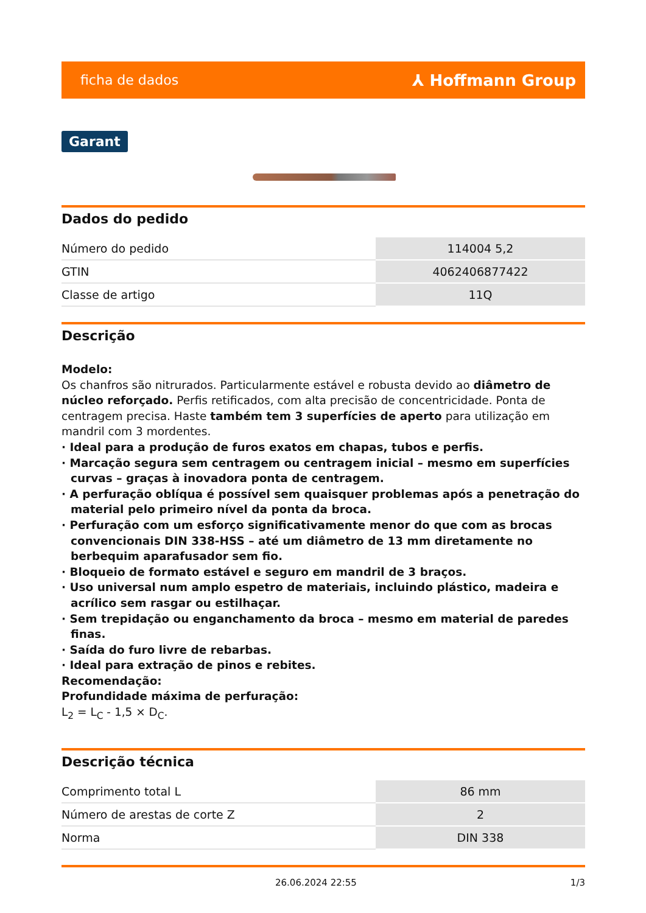ficha de dados ⅄ Hoffmann Group
Garant
Dados do pedido
| Número do pedido | 114004 5,2 |
| GTIN | 4062406877422 |
| Classe de artigo | 11Q |
Descrição
Modelo:
Os chanfros são nitrurados. Particularmente estável e robusta devido ao diâmetro de núcleo reforçado. Perfis retificados, com alta precisão de concentricidade. Ponta de centragem precisa. Haste também tem 3 superfícies de aperto para utilização em mandril com 3 mordentes.
· Ideal para a produção de furos exatos em chapas, tubos e perfis.
· Marcação segura sem centragem ou centragem inicial – mesmo em superfícies curvas – graças à inovadora ponta de centragem.
· A perfuração oblíqua é possível sem quaisquer problemas após a penetração do material pelo primeiro nível da ponta da broca.
· Perfuração com um esforço significativamente menor do que com as brocas convencionais DIN 338-HSS – até um diâmetro de 13 mm diretamente no berbequim aparafusador sem fio.
· Bloqueio de formato estável e seguro em mandril de 3 braços.
· Uso universal num amplo espetro de materiais, incluindo plástico, madeira e acrílico sem rasgar ou estilhaçar.
· Sem trepidação ou enganchamento da broca – mesmo em material de paredes finas.
· Saída do furo livre de rebarbas.
· Ideal para extração de pinos e rebites.
Recomendação:
Profundidade máxima de perfuração:
L<sub>2</sub> = L<sub>C</sub> - 1,5 × D<sub>C</sub>.
Descrição técnica
| Comprimento total L | 86 mm |
| Número de arestas de corte Z | 2 |
| Norma | DIN 338 |
26.06.2024 22:55 1/3